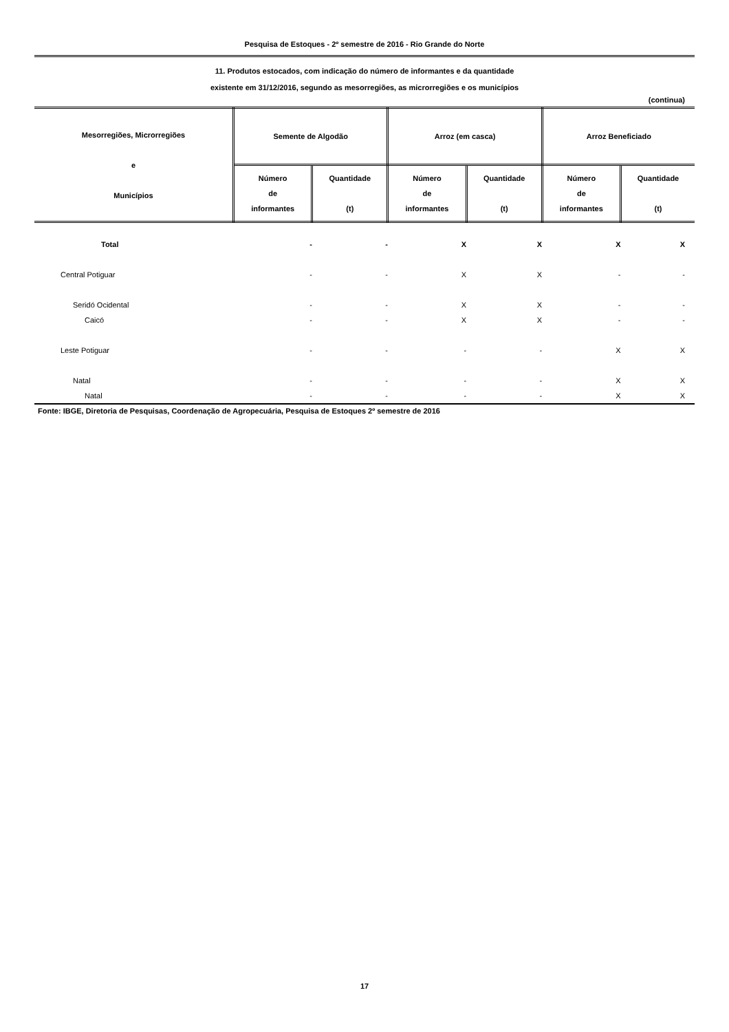Pesquisa de Estoques - 2º semestre de 2016 - Rio Grande do Norte
11. Produtos estocados, com indicação do número de informantes e da quantidade
existente em 31/12/2016, segundo as mesorregiões, as microrregiões e os municípios
(continua)
| Mesorregiões, Microrregiões e Municípios | Semente de Algodão | | Arroz (em casca) | | Arroz Beneficiado | |
| --- | --- | --- | --- | --- | --- | --- |
| | Número de informantes | Quantidade (t) | Número de informantes | Quantidade (t) | Número de informantes | Quantidade (t) |
| Total | - | - | X | X | X | X |
| Central Potiguar | - | - | X | X | - | - |
| Seridó Ocidental | - | - | X | X | - | - |
| Caicó | - | - | X | X | - | - |
| Leste Potiguar | - | - | - | - | X | X |
| Natal | - | - | - | - | X | X |
| Natal | - | - | - | - | X | X |
Fonte: IBGE, Diretoria de Pesquisas, Coordenação de Agropecuária, Pesquisa de Estoques 2º semestre de 2016
17